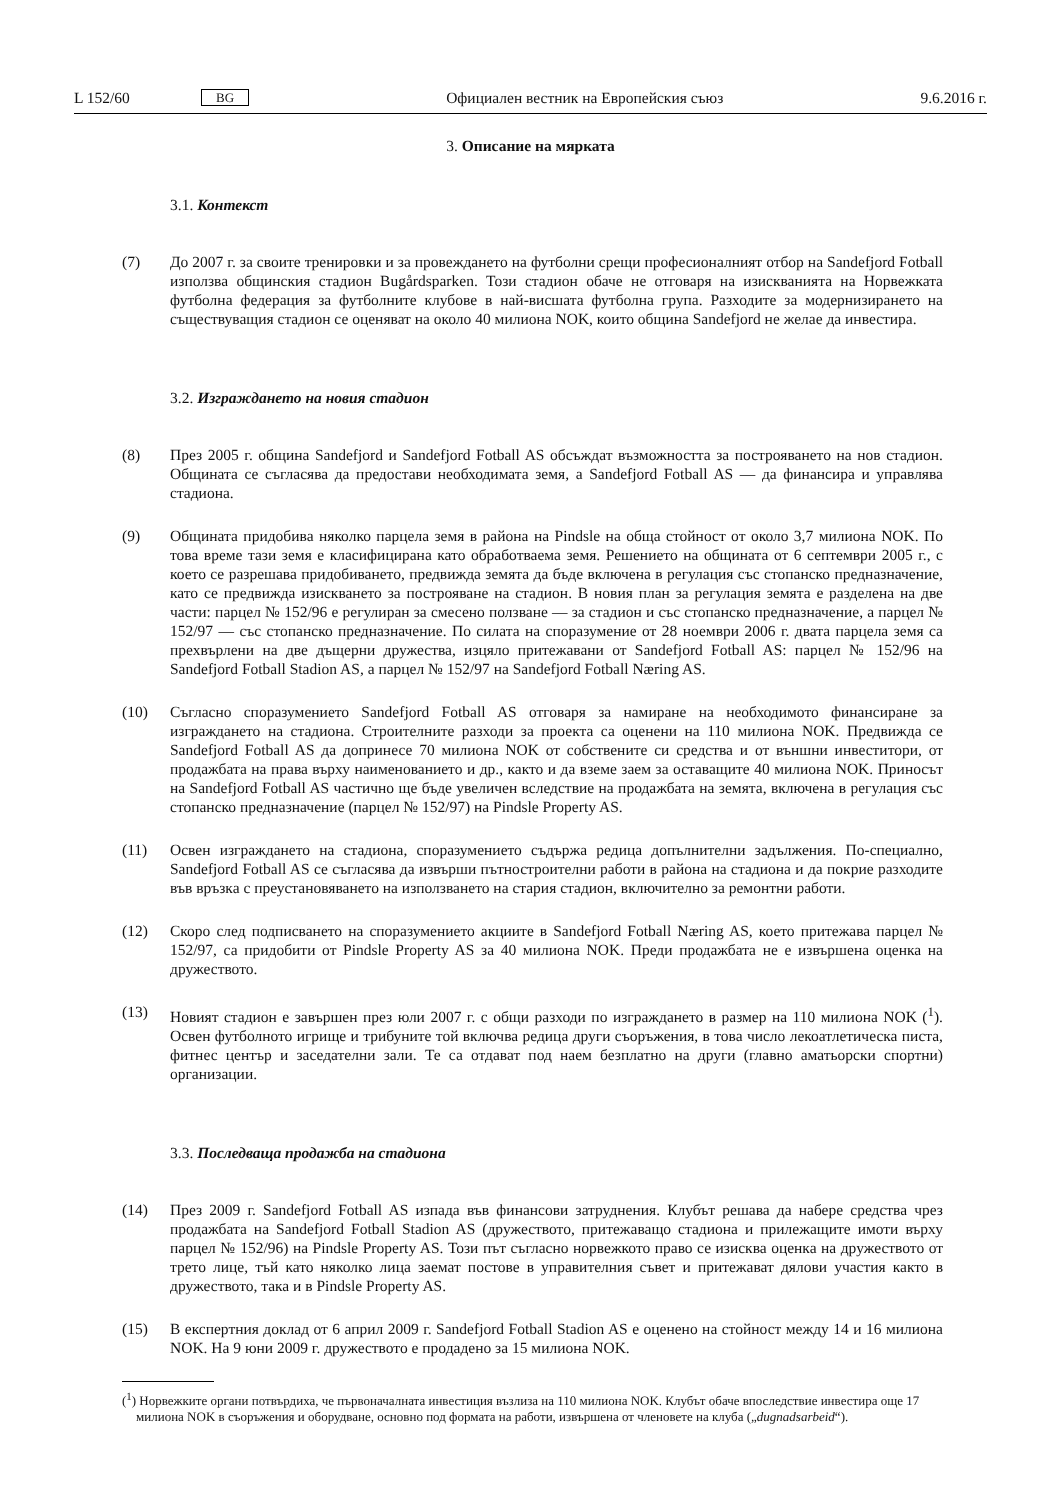L 152/60 BG Официален вестник на Европейския съюз 9.6.2016 г.
3. Описание на мярката
3.1. Контекст
(7) До 2007 г. за своите тренировки и за провеждането на футболни срещи професионалният отбор на Sandefjord Fotball използва общинския стадион Bugårdsparken. Този стадион обаче не отговаря на изискванията на Норвежката футболна федерация за футболните клубове в най-висшата футболна група. Разходите за модернизи­рането на съществуващия стадион се оценяват на около 40 милиона NOK, които община Sandefjord не желае да инвестира.
3.2. Изграждането на новия стадион
(8) През 2005 г. община Sandefjord и Sandefjord Fotball AS обсъждат възможността за построяването на нов стадион. Общината се съгласява да предостави необходимата земя, а Sandefjord Fotball AS — да финансира и управлява стадиона.
(9) Общината придобива няколко парцела земя в района на Pindsle на обща стойност от около 3,7 милиона NOK. По това време тази земя е класифицирана като обработваема земя. Решението на общината от 6 септември 2005 г., с което се разрешава придобиването, предвижда земята да бъде включена в регулация със стопанско предназначение, като се предвижда изискването за построяване на стадион. В новия план за регулация земята е разделена на две части: парцел № 152/96 е регулиран за смесено ползване — за стадион и със стопанско предназначение, а парцел № 152/97 — със стопанско предназначение. По силата на споразумение от 28 ноември 2006 г. двата парцела земя са прехвърлени на две дъщерни дружества, изцяло притежавани от Sandefjord Fotball AS: парцел № 152/96 на Sandefjord Fotball Stadion AS, а парцел № 152/97 на Sandefjord Fotball Næring AS.
(10) Съгласно споразумението Sandefjord Fotball AS отговаря за намиране на необходимото финансиране за изграждането на стадиона. Строителните разходи за проекта са оценени на 110 милиона NOK. Предвижда се Sandefjord Fotball AS да допринесе 70 милиона NOK от собствените си средства и от външни инвеститори, от продажбата на права върху наименованието и др., както и да вземе заем за оставащите 40 милиона NOK. Приносът на Sandefjord Fotball AS частично ще бъде увеличен вследствие на продажбата на земята, включена в регулация със стопанско предназначение (парцел № 152/97) на Pindsle Property AS.
(11) Освен изграждането на стадиона, споразумението съдържа редица допълнителни задължения. По-специално, Sandefjord Fotball AS се съгласява да извърши пътностроителни работи в района на стадиона и да покрие разходите във връзка с преустановяването на използването на стария стадион, включително за ремонтни работи.
(12) Скоро след подписването на споразумението акциите в Sandefjord Fotball Næring AS, което притежава парцел № 152/97, са придобити от Pindsle Property AS за 40 милиона NOK. Преди продажбата не е извършена оценка на дружеството.
(13) Новият стадион е завършен през юли 2007 г. с общи разходи по изграждането в размер на 110 милиона NOK (<sup>1</sup>). Освен футболното игрище и трибуните той включва редица други съоръжения, в това число лекоатлетическа писта, фитнес център и заседателни зали. Те са отдават под наем безплатно на други (главно аматьорски спортни) организации.
3.3. Последваща продажба на стадиона
(14) През 2009 г. Sandefjord Fotball AS изпада във финансови затруднения. Клубът решава да набере средства чрез продажбата на Sandefjord Fotball Stadion AS (дружеството, притежаващо стадиона и прилежащите имоти върху парцел № 152/96) на Pindsle Property AS. Този път съгласно норвежкото право се изисква оценка на дружеството от трето лице, тъй като няколко лица заемат постове в управителния съвет и притежават дялови участия както в дружеството, така и в Pindsle Property AS.
(15) В експертния доклад от 6 април 2009 г. Sandefjord Fotball Stadion AS е оценено на стойност между 14 и 16 милиона NOK. На 9 юни 2009 г. дружеството е продадено за 15 милиона NOK.
(<sup>1</sup>) Норвежките органи потвърдиха, че първоначалната инвестиция възлиза на 110 милиона NOK. Клубът обаче впоследствие инвестира още 17 милиона NOK в съоръжения и оборудване, основно под формата на работи, извършена от членовете на клуба („dugnadsarbeid“).